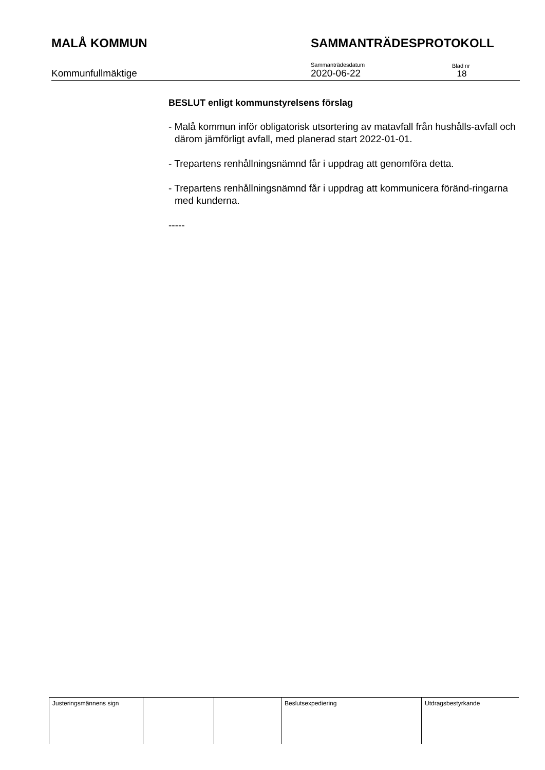MALÅ KOMMUN SAMMANTRÄDESPROTOKOLL
Kommunfullmäktige
Sammanträdesdatum
2020-06-22
Blad nr
18
BESLUT enligt kommunstyrelsens förslag
- Malå kommun inför obligatorisk utsortering av matavfall från hushålls-avfall och därom jämförligt avfall, med planerad start 2022-01-01.
- Trepartens renhållningsnämnd får i uppdrag att genomföra detta.
- Trepartens renhållningsnämnd får i uppdrag att kommunicera föränd-ringarna med kunderna.
-----
| Justeringsmännens sign | | | Beslutsexpediering | Utdragsbestyrkande |